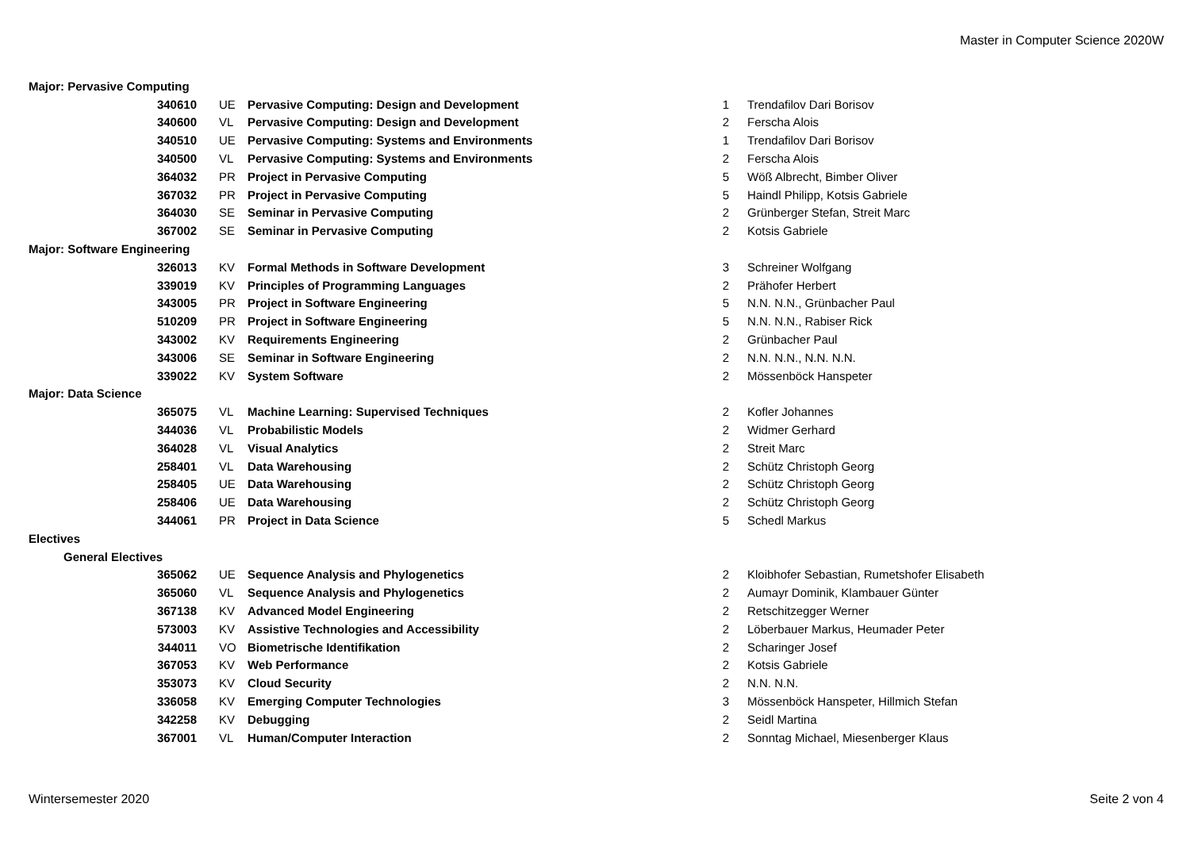Master in Computer Science 2020W
| Major: Pervasive Computing | | | | | |
| 340610 | UE | Pervasive Computing: Design and Development | 1 | | Trendafilov Dari Borisov |
| 340600 | VL | Pervasive Computing: Design and Development | 2 | | Ferscha Alois |
| 340510 | UE | Pervasive Computing: Systems and Environments | 1 | | Trendafilov Dari Borisov |
| 340500 | VL | Pervasive Computing: Systems and Environments | 2 | | Ferscha Alois |
| 364032 | PR | Project in Pervasive Computing | 5 | | Wöß Albrecht, Bimber Oliver |
| 367032 | PR | Project in Pervasive Computing | 5 | | Haindl Philipp, Kotsis Gabriele |
| 364030 | SE | Seminar in Pervasive Computing | 2 | | Grünberger Stefan, Streit Marc |
| 367002 | SE | Seminar in Pervasive Computing | 2 | | Kotsis Gabriele |
| Major: Software Engineering | | | | | |
| 326013 | KV | Formal Methods in Software Development | 3 | | Schreiner Wolfgang |
| 339019 | KV | Principles of Programming Languages | 2 | | Prähofer Herbert |
| 343005 | PR | Project in Software Engineering | 5 | | N.N. N.N., Grünbacher Paul |
| 510209 | PR | Project in Software Engineering | 5 | | N.N. N.N., Rabiser Rick |
| 343002 | KV | Requirements Engineering | 2 | | Grünbacher Paul |
| 343006 | SE | Seminar in Software Engineering | 2 | | N.N. N.N., N.N. N.N. |
| 339022 | KV | System Software | 2 | | Mössenböck Hanspeter |
| Major: Data Science | | | | | |
| 365075 | VL | Machine Learning: Supervised Techniques | 2 | | Kofler Johannes |
| 344036 | VL | Probabilistic Models | 2 | | Widmer Gerhard |
| 364028 | VL | Visual Analytics | 2 | | Streit Marc |
| 258401 | VL | Data Warehousing | 2 | | Schütz Christoph Georg |
| 258405 | UE | Data Warehousing | 2 | | Schütz Christoph Georg |
| 258406 | UE | Data Warehousing | 2 | | Schütz Christoph Georg |
| 344061 | PR | Project in Data Science | 5 | | Schedl Markus |
| Electives | | | | | |
| General Electives | | | | | |
| 365062 | UE | Sequence Analysis and Phylogenetics | 2 | | Kloibhofer Sebastian, Rumetshofer Elisabeth |
| 365060 | VL | Sequence Analysis and Phylogenetics | 2 | | Aumayr Dominik, Klambauer Günter |
| 367138 | KV | Advanced Model Engineering | 2 | | Retschitzegger Werner |
| 573003 | KV | Assistive Technologies and Accessibility | 2 | | Löberbauer Markus, Heumader Peter |
| 344011 | VO | Biometrische Identifikation | 2 | | Scharinger Josef |
| 367053 | KV | Web Performance | 2 | | Kotsis Gabriele |
| 353073 | KV | Cloud Security | 2 | | N.N. N.N. |
| 336058 | KV | Emerging Computer Technologies | 3 | | Mössenböck Hanspeter, Hillmich Stefan |
| 342258 | KV | Debugging | 2 | | Seidl Martina |
| 367001 | VL | Human/Computer Interaction | 2 | | Sonntag Michael, Miesenberger Klaus |
Wintersemester 2020 Seite 2 von 4